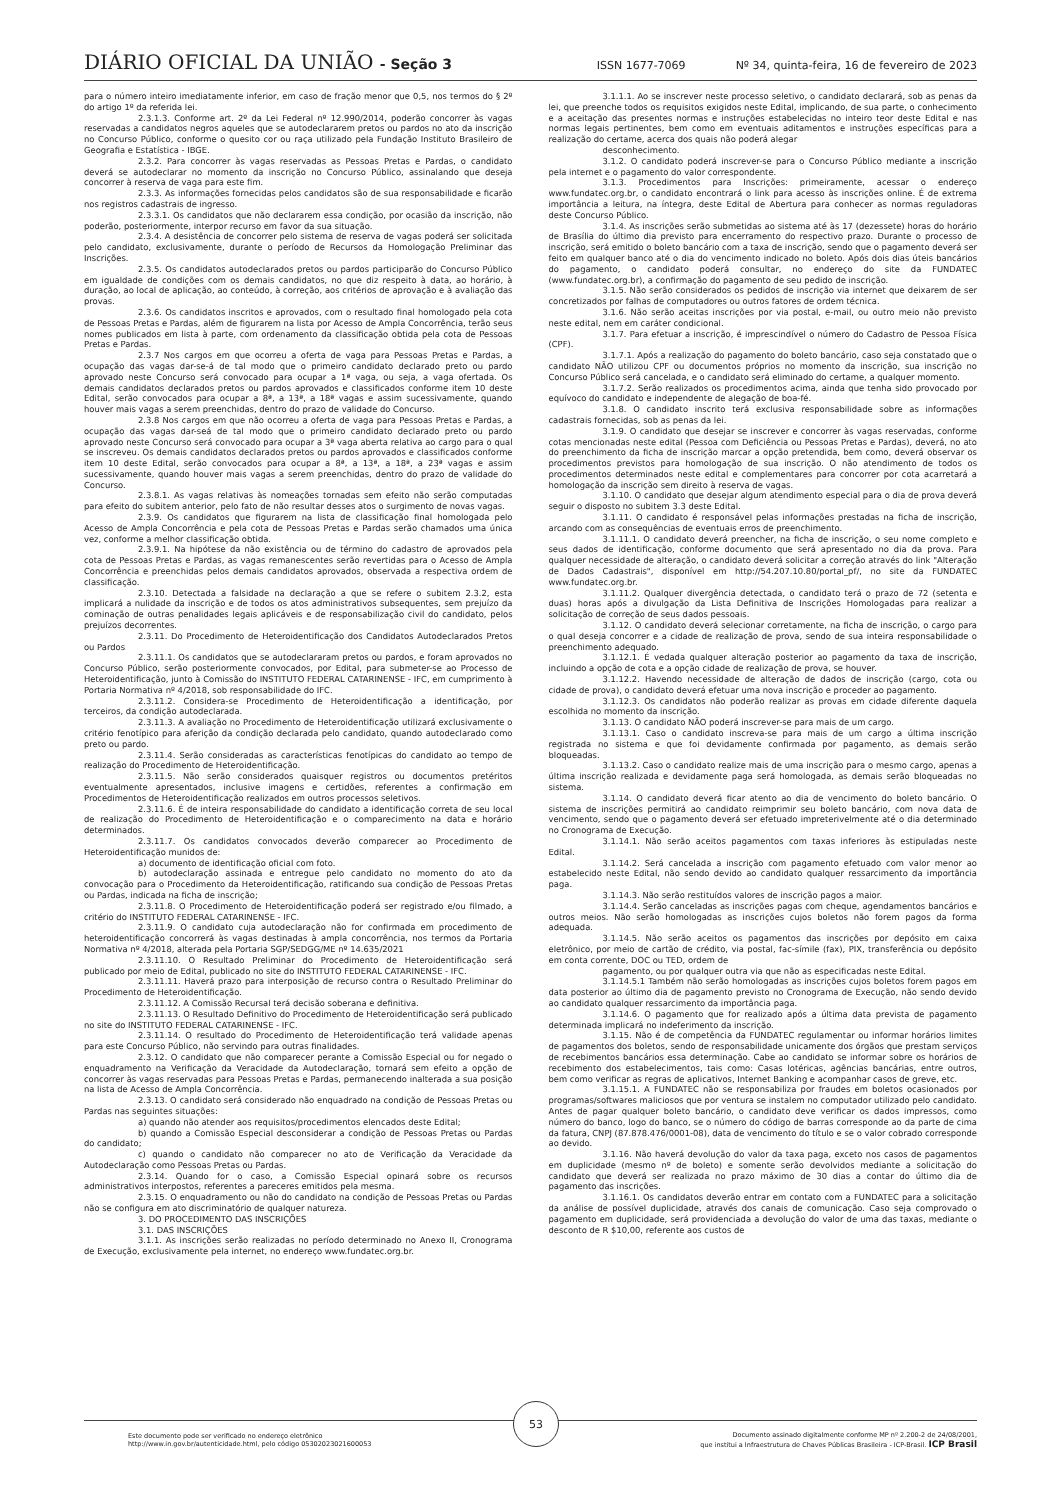DIÁRIO OFICIAL DA UNIÃO - Seção 3
ISSN 1677-7069 Nº 34, quinta-feira, 16 de fevereiro de 2023
para o número inteiro imediatamente inferior, em caso de fração menor que 0,5, nos termos do § 2º do artigo 1º da referida lei.
2.3.1.3. Conforme art. 2º da Lei Federal nº 12.990/2014, poderão concorrer às vagas reservadas a candidatos negros aqueles que se autodeclararem pretos ou pardos no ato da inscrição no Concurso Público, conforme o quesito cor ou raça utilizado pela Fundação Instituto Brasileiro de Geografia e Estatística - IBGE.
2.3.2. Para concorrer às vagas reservadas as Pessoas Pretas e Pardas, o candidato deverá se autodeclarar no momento da inscrição no Concurso Público, assinalando que deseja concorrer à reserva de vaga para este fim.
2.3.3. As informações fornecidas pelos candidatos são de sua responsabilidade e ficarão nos registros cadastrais de ingresso.
2.3.3.1. Os candidatos que não declararem essa condição, por ocasião da inscrição, não poderão, posteriormente, interpor recurso em favor da sua situação.
2.3.4. A desistência de concorrer pelo sistema de reserva de vagas poderá ser solicitada pelo candidato, exclusivamente, durante o período de Recursos da Homologação Preliminar das Inscrições.
2.3.5. Os candidatos autodeclarados pretos ou pardos participarão do Concurso Público em igualdade de condições com os demais candidatos, no que diz respeito à data, ao horário, à duração, ao local de aplicação, ao conteúdo, à correção, aos critérios de aprovação e à avaliação das provas.
2.3.6. Os candidatos inscritos e aprovados, com o resultado final homologado pela cota de Pessoas Pretas e Pardas, além de figurarem na lista por Acesso de Ampla Concorrência, terão seus nomes publicados em lista à parte, com ordenamento da classificação obtida pela cota de Pessoas Pretas e Pardas.
2.3.7 Nos cargos em que ocorreu a oferta de vaga para Pessoas Pretas e Pardas, a ocupação das vagas dar-se-á de tal modo que o primeiro candidato declarado preto ou pardo aprovado neste Concurso será convocado para ocupar a 1ª vaga, ou seja, a vaga ofertada. Os demais candidatos declarados pretos ou pardos aprovados e classificados conforme item 10 deste Edital, serão convocados para ocupar a 8ª, a 13ª, a 18ª vagas e assim sucessivamente, quando houver mais vagas a serem preenchidas, dentro do prazo de validade do Concurso.
2.3.8 Nos cargos em que não ocorreu a oferta de vaga para Pessoas Pretas e Pardas, a ocupação das vagas dar-seá de tal modo que o primeiro candidato declarado preto ou pardo aprovado neste Concurso será convocado para ocupar a 3ª vaga aberta relativa ao cargo para o qual se inscreveu. Os demais candidatos declarados pretos ou pardos aprovados e classificados conforme item 10 deste Edital, serão convocados para ocupar a 8ª, a 13ª, a 18ª, a 23ª vagas e assim sucessivamente, quando houver mais vagas a serem preenchidas, dentro do prazo de validade do Concurso.
2.3.8.1. As vagas relativas às nomeações tornadas sem efeito não serão computadas para efeito do subitem anterior, pelo fato de não resultar desses atos o surgimento de novas vagas.
2.3.9. Os candidatos que figurarem na lista de classificação final homologada pelo Acesso de Ampla Concorrência e pela cota de Pessoas Pretas e Pardas serão chamados uma única vez, conforme a melhor classificação obtida.
2.3.9.1. Na hipótese da não existência ou de término do cadastro de aprovados pela cota de Pessoas Pretas e Pardas, as vagas remanescentes serão revertidas para o Acesso de Ampla Concorrência e preenchidas pelos demais candidatos aprovados, observada a respectiva ordem de classificação.
2.3.10. Detectada a falsidade na declaração a que se refere o subitem 2.3.2, esta implicará a nulidade da inscrição e de todos os atos administrativos subsequentes, sem prejuízo da cominação de outras penalidades legais aplicáveis e de responsabilização civil do candidato, pelos prejuízos decorrentes.
2.3.11. Do Procedimento de Heteroidentificação dos Candidatos Autodeclarados Pretos ou Pardos
2.3.11.1. Os candidatos que se autodeclararam pretos ou pardos, e foram aprovados no Concurso Público, serão posteriormente convocados, por Edital, para submeter-se ao Processo de Heteroidentificação, junto à Comissão do INSTITUTO FEDERAL CATARINENSE - IFC, em cumprimento à Portaria Normativa nº 4/2018, sob responsabilidade do IFC.
2.3.11.2. Considera-se Procedimento de Heteroidentificação a identificação, por terceiros, da condição autodeclarada.
2.3.11.3. A avaliação no Procedimento de Heteroidentificação utilizará exclusivamente o critério fenotípico para aferição da condição declarada pelo candidato, quando autodeclarado como preto ou pardo.
2.3.11.4. Serão consideradas as características fenotípicas do candidato ao tempo de realização do Procedimento de Heteroidentificação.
2.3.11.5. Não serão considerados quaisquer registros ou documentos pretéritos eventualmente apresentados, inclusive imagens e certidões, referentes a confirmação em Procedimentos de Heteroidentificação realizados em outros processos seletivos.
2.3.11.6. É de inteira responsabilidade do candidato a identificação correta de seu local de realização do Procedimento de Heteroidentificação e o comparecimento na data e horário determinados.
2.3.11.7. Os candidatos convocados deverão comparecer ao Procedimento de Heteroidentificação munidos de:
a) documento de identificação oficial com foto.
b) autodeclaração assinada e entregue pelo candidato no momento do ato da convocação para o Procedimento da Heteroidentificação, ratificando sua condição de Pessoas Pretas ou Pardas, indicada na ficha de inscrição;
2.3.11.8. O Procedimento de Heteroidentificação poderá ser registrado e/ou filmado, a critério do INSTITUTO FEDERAL CATARINENSE - IFC.
2.3.11.9. O candidato cuja autodeclaração não for confirmada em procedimento de heteroidentificação concorrerá às vagas destinadas à ampla concorrência, nos termos da Portaria Normativa nº 4/2018, alterada pela Portaria SGP/SEDGG/ME nº 14.635/2021
2.3.11.10. O Resultado Preliminar do Procedimento de Heteroidentificação será publicado por meio de Edital, publicado no site do INSTITUTO FEDERAL CATARINENSE - IFC.
2.3.11.11. Haverá prazo para interposição de recurso contra o Resultado Preliminar do Procedimento de Heteroidentificação.
2.3.11.12. A Comissão Recursal terá decisão soberana e definitiva.
2.3.11.13. O Resultado Definitivo do Procedimento de Heteroidentificação será publicado no site do INSTITUTO FEDERAL CATARINENSE - IFC.
2.3.11.14. O resultado do Procedimento de Heteroidentificação terá validade apenas para este Concurso Público, não servindo para outras finalidades.
2.3.12. O candidato que não comparecer perante a Comissão Especial ou for negado o enquadramento na Verificação da Veracidade da Autodeclaração, tornará sem efeito a opção de concorrer às vagas reservadas para Pessoas Pretas e Pardas, permanecendo inalterada a sua posição na lista de Acesso de Ampla Concorrência.
2.3.13. O candidato será considerado não enquadrado na condição de Pessoas Pretas ou Pardas nas seguintes situações:
a) quando não atender aos requisitos/procedimentos elencados deste Edital;
b) quando a Comissão Especial desconsiderar a condição de Pessoas Pretas ou Pardas do candidato;
c) quando o candidato não comparecer no ato de Verificação da Veracidade da Autodeclaração como Pessoas Pretas ou Pardas.
2.3.14. Quando for o caso, a Comissão Especial opinará sobre os recursos administrativos interpostos, referentes a pareceres emitidos pela mesma.
2.3.15. O enquadramento ou não do candidato na condição de Pessoas Pretas ou Pardas não se configura em ato discriminatório de qualquer natureza.
3. DO PROCEDIMENTO DAS INSCRIÇÕES
3.1. DAS INSCRIÇÕES
3.1.1. As inscrições serão realizadas no período determinado no Anexo II, Cronograma de Execução, exclusivamente pela internet, no endereço www.fundatec.org.br.
3.1.1.1. Ao se inscrever neste processo seletivo, o candidato declarará, sob as penas da lei, que preenche todos os requisitos exigidos neste Edital, implicando, de sua parte, o conhecimento e a aceitação das presentes normas e instruções estabelecidas no inteiro teor deste Edital e nas normas legais pertinentes, bem como em eventuais aditamentos e instruções específicas para a realização do certame, acerca dos quais não poderá alegar
desconhecimento.
3.1.2. O candidato poderá inscrever-se para o Concurso Público mediante a inscrição pela internet e o pagamento do valor correspondente.
3.1.3. Procedimentos para Inscrições: primeiramente, acessar o endereço www.fundatec.org.br, o candidato encontrará o link para acesso às inscrições online. É de extrema importância a leitura, na íntegra, deste Edital de Abertura para conhecer as normas reguladoras deste Concurso Público.
3.1.4. As inscrições serão submetidas ao sistema até às 17 (dezessete) horas do horário de Brasília do último dia previsto para encerramento do respectivo prazo. Durante o processo de inscrição, será emitido o boleto bancário com a taxa de inscrição, sendo que o pagamento deverá ser feito em qualquer banco até o dia do vencimento indicado no boleto. Após dois dias úteis bancários do pagamento, o candidato poderá consultar, no endereço do site da FUNDATEC (www.fundatec.org.br), a confirmação do pagamento de seu pedido de inscrição.
3.1.5. Não serão considerados os pedidos de inscrição via internet que deixarem de ser concretizados por falhas de computadores ou outros fatores de ordem técnica.
3.1.6. Não serão aceitas inscrições por via postal, e-mail, ou outro meio não previsto neste edital, nem em caráter condicional.
3.1.7. Para efetuar a inscrição, é imprescindível o número do Cadastro de Pessoa Física (CPF).
3.1.7.1. Após a realização do pagamento do boleto bancário, caso seja constatado que o candidato NÃO utilizou CPF ou documentos próprios no momento da inscrição, sua inscrição no Concurso Público será cancelada, e o candidato será eliminado do certame, a qualquer momento.
3.1.7.2. Serão realizados os procedimentos acima, ainda que tenha sido provocado por equívoco do candidato e independente de alegação de boa-fé.
3.1.8. O candidato inscrito terá exclusiva responsabilidade sobre as informações cadastrais fornecidas, sob as penas da lei.
3.1.9. O candidato que desejar se inscrever e concorrer às vagas reservadas, conforme cotas mencionadas neste edital (Pessoa com Deficiência ou Pessoas Pretas e Pardas), deverá, no ato do preenchimento da ficha de inscrição marcar a opção pretendida, bem como, deverá observar os procedimentos previstos para homologação de sua inscrição. O não atendimento de todos os procedimentos determinados neste edital e complementares para concorrer por cota acarretará a homologação da inscrição sem direito à reserva de vagas.
3.1.10. O candidato que desejar algum atendimento especial para o dia de prova deverá seguir o disposto no subitem 3.3 deste Edital.
3.1.11. O candidato é responsável pelas informações prestadas na ficha de inscrição, arcando com as consequências de eventuais erros de preenchimento.
3.1.11.1. O candidato deverá preencher, na ficha de inscrição, o seu nome completo e seus dados de identificação, conforme documento que será apresentado no dia da prova. Para qualquer necessidade de alteração, o candidato deverá solicitar a correção através do link "Alteração de Dados Cadastrais", disponível em http://54.207.10.80/portal_pf/, no site da FUNDATEC www.fundatec.org.br.
3.1.11.2. Qualquer divergência detectada, o candidato terá o prazo de 72 (setenta e duas) horas após a divulgação da Lista Definitiva de Inscrições Homologadas para realizar a solicitação de correção de seus dados pessoais.
3.1.12. O candidato deverá selecionar corretamente, na ficha de inscrição, o cargo para o qual deseja concorrer e a cidade de realização de prova, sendo de sua inteira responsabilidade o preenchimento adequado.
3.1.12.1. É vedada qualquer alteração posterior ao pagamento da taxa de inscrição, incluindo a opção de cota e a opção cidade de realização de prova, se houver.
3.1.12.2. Havendo necessidade de alteração de dados de inscrição (cargo, cota ou cidade de prova), o candidato deverá efetuar uma nova inscrição e proceder ao pagamento.
3.1.12.3. Os candidatos não poderão realizar as provas em cidade diferente daquela escolhida no momento da inscrição.
3.1.13. O candidato NÃO poderá inscrever-se para mais de um cargo.
3.1.13.1. Caso o candidato inscreva-se para mais de um cargo a última inscrição registrada no sistema e que foi devidamente confirmada por pagamento, as demais serão bloqueadas.
3.1.13.2. Caso o candidato realize mais de uma inscrição para o mesmo cargo, apenas a última inscrição realizada e devidamente paga será homologada, as demais serão bloqueadas no sistema.
3.1.14. O candidato deverá ficar atento ao dia de vencimento do boleto bancário. O sistema de inscrições permitirá ao candidato reimprimir seu boleto bancário, com nova data de vencimento, sendo que o pagamento deverá ser efetuado impreterivelmente até o dia determinado no Cronograma de Execução.
3.1.14.1. Não serão aceitos pagamentos com taxas inferiores às estipuladas neste Edital.
3.1.14.2. Será cancelada a inscrição com pagamento efetuado com valor menor ao estabelecido neste Edital, não sendo devido ao candidato qualquer ressarcimento da importância paga.
3.1.14.3. Não serão restituídos valores de inscrição pagos a maior.
3.1.14.4. Serão canceladas as inscrições pagas com cheque, agendamentos bancários e outros meios. Não serão homologadas as inscrições cujos boletos não forem pagos da forma adequada.
3.1.14.5. Não serão aceitos os pagamentos das inscrições por depósito em caixa eletrônico, por meio de cartão de crédito, via postal, fac-símile (fax), PIX, transferência ou depósito em conta corrente, DOC ou TED, ordem de
pagamento, ou por qualquer outra via que não as especificadas neste Edital.
3.1.14.5.1 Também não serão homologadas as inscrições cujos boletos forem pagos em data posterior ao último dia de pagamento previsto no Cronograma de Execução, não sendo devido ao candidato qualquer ressarcimento da importância paga.
3.1.14.6. O pagamento que for realizado após a última data prevista de pagamento determinada implicará no indeferimento da inscrição.
3.1.15. Não é de competência da FUNDATEC regulamentar ou informar horários limites de pagamentos dos boletos, sendo de responsabilidade unicamente dos órgãos que prestam serviços de recebimentos bancários essa determinação. Cabe ao candidato se informar sobre os horários de recebimento dos estabelecimentos, tais como: Casas lotéricas, agências bancárias, entre outros, bem como verificar as regras de aplicativos, Internet Banking e acompanhar casos de greve, etc.
3.1.15.1. A FUNDATEC não se responsabiliza por fraudes em boletos ocasionados por programas/softwares maliciosos que por ventura se instalem no computador utilizado pelo candidato. Antes de pagar qualquer boleto bancário, o candidato deve verificar os dados impressos, como número do banco, logo do banco, se o número do código de barras corresponde ao da parte de cima da fatura, CNPJ (87.878.476/0001-08), data de vencimento do título e se o valor cobrado corresponde ao devido.
3.1.16. Não haverá devolução do valor da taxa paga, exceto nos casos de pagamentos em duplicidade (mesmo nº de boleto) e somente serão devolvidos mediante a solicitação do candidato que deverá ser realizada no prazo máximo de 30 dias a contar do último dia de pagamento das inscrições.
3.1.16.1. Os candidatos deverão entrar em contato com a FUNDATEC para a solicitação da análise de possível duplicidade, através dos canais de comunicação. Caso seja comprovado o pagamento em duplicidade, será providenciada a devolução do valor de uma das taxas, mediante o desconto de R $10,00, referente aos custos de
Este documento pode ser verificado no endereço eletrônico
http://www.in.gov.br/autenticidade.html, pelo código 05302023021600053
53
Documento assinado digitalmente conforme MP nº 2.200-2 de 24/08/2001,
que institui a Infraestrutura de Chaves Públicas Brasileira - ICP-Brasil. ICP Brasil